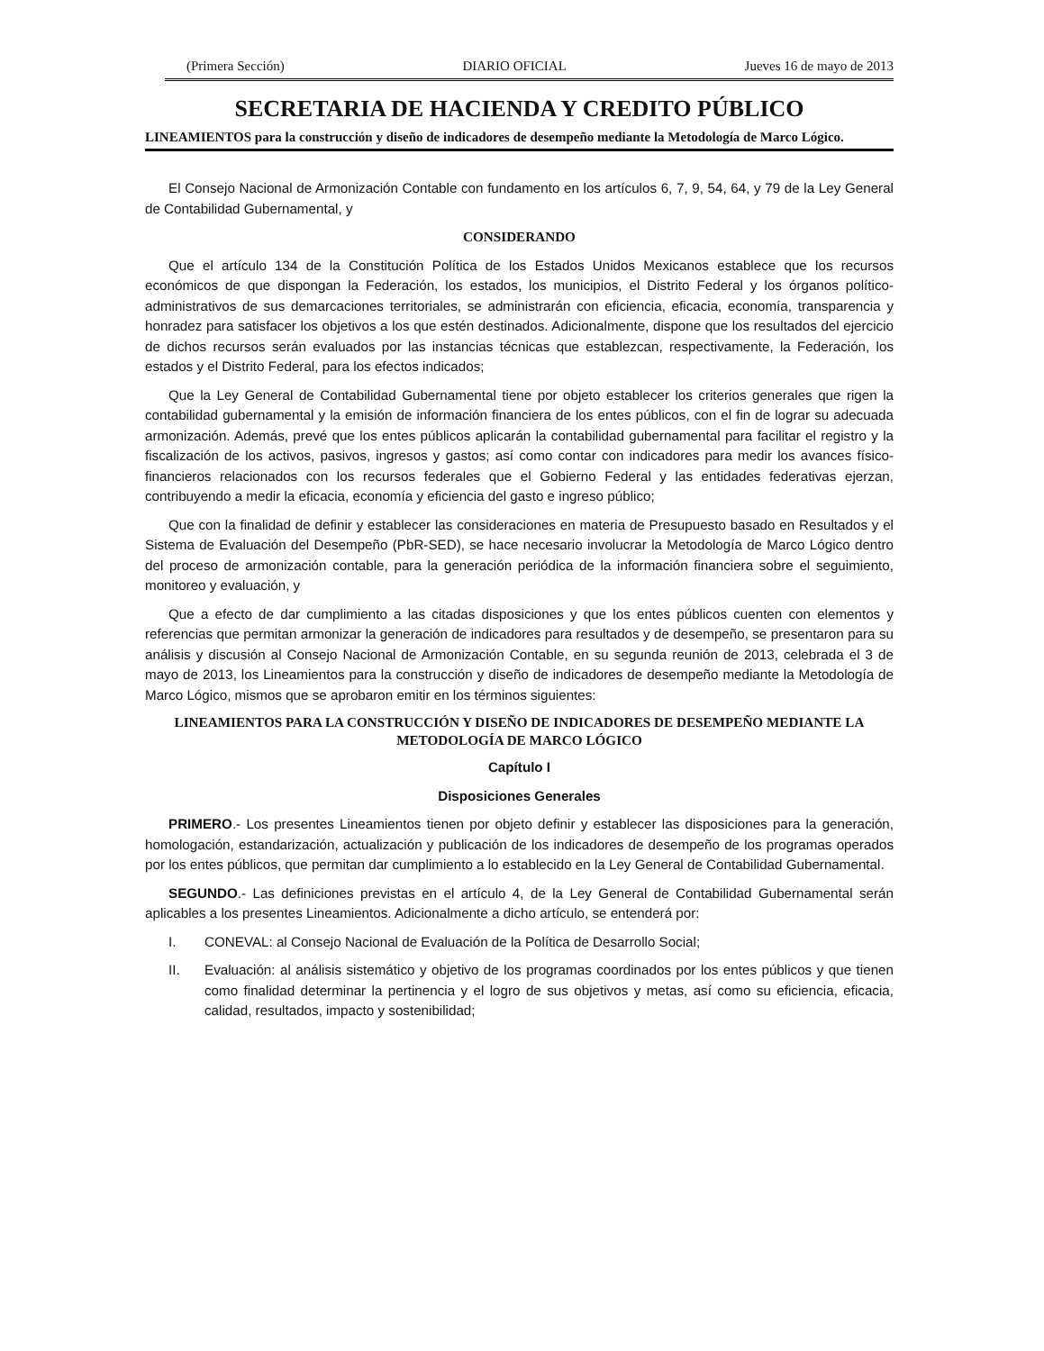(Primera Sección) DIARIO OFICIAL Jueves 16 de mayo de 2013
SECRETARIA DE HACIENDA Y CREDITO PÚBLICO
LINEAMIENTOS para la construcción y diseño de indicadores de desempeño mediante la Metodología de Marco Lógico.
El Consejo Nacional de Armonización Contable con fundamento en los artículos 6, 7, 9, 54, 64, y 79 de la Ley General de Contabilidad Gubernamental, y
CONSIDERANDO
Que el artículo 134 de la Constitución Política de los Estados Unidos Mexicanos establece que los recursos económicos de que dispongan la Federación, los estados, los municipios, el Distrito Federal y los órganos político-administrativos de sus demarcaciones territoriales, se administrarán con eficiencia, eficacia, economía, transparencia y honradez para satisfacer los objetivos a los que estén destinados. Adicionalmente, dispone que los resultados del ejercicio de dichos recursos serán evaluados por las instancias técnicas que establezcan, respectivamente, la Federación, los estados y el Distrito Federal, para los efectos indicados;
Que la Ley General de Contabilidad Gubernamental tiene por objeto establecer los criterios generales que rigen la contabilidad gubernamental y la emisión de información financiera de los entes públicos, con el fin de lograr su adecuada armonización. Además, prevé que los entes públicos aplicarán la contabilidad gubernamental para facilitar el registro y la fiscalización de los activos, pasivos, ingresos y gastos; así como contar con indicadores para medir los avances físico-financieros relacionados con los recursos federales que el Gobierno Federal y las entidades federativas ejerzan, contribuyendo a medir la eficacia, economía y eficiencia del gasto e ingreso público;
Que con la finalidad de definir y establecer las consideraciones en materia de Presupuesto basado en Resultados y el Sistema de Evaluación del Desempeño (PbR-SED), se hace necesario involucrar la Metodología de Marco Lógico dentro del proceso de armonización contable, para la generación periódica de la información financiera sobre el seguimiento, monitoreo y evaluación, y
Que a efecto de dar cumplimiento a las citadas disposiciones y que los entes públicos cuenten con elementos y referencias que permitan armonizar la generación de indicadores para resultados y de desempeño, se presentaron para su análisis y discusión al Consejo Nacional de Armonización Contable, en su segunda reunión de 2013, celebrada el 3 de mayo de 2013, los Lineamientos para la construcción y diseño de indicadores de desempeño mediante la Metodología de Marco Lógico, mismos que se aprobaron emitir en los términos siguientes:
LINEAMIENTOS PARA LA CONSTRUCCIÓN Y DISEÑO DE INDICADORES DE DESEMPEÑO MEDIANTE LA METODOLOGÍA DE MARCO LÓGICO
Capítulo I
Disposiciones Generales
PRIMERO.- Los presentes Lineamientos tienen por objeto definir y establecer las disposiciones para la generación, homologación, estandarización, actualización y publicación de los indicadores de desempeño de los programas operados por los entes públicos, que permitan dar cumplimiento a lo establecido en la Ley General de Contabilidad Gubernamental.
SEGUNDO.- Las definiciones previstas en el artículo 4, de la Ley General de Contabilidad Gubernamental serán aplicables a los presentes Lineamientos. Adicionalmente a dicho artículo, se entenderá por:
I. CONEVAL: al Consejo Nacional de Evaluación de la Política de Desarrollo Social;
II. Evaluación: al análisis sistemático y objetivo de los programas coordinados por los entes públicos y que tienen como finalidad determinar la pertinencia y el logro de sus objetivos y metas, así como su eficiencia, eficacia, calidad, resultados, impacto y sostenibilidad;